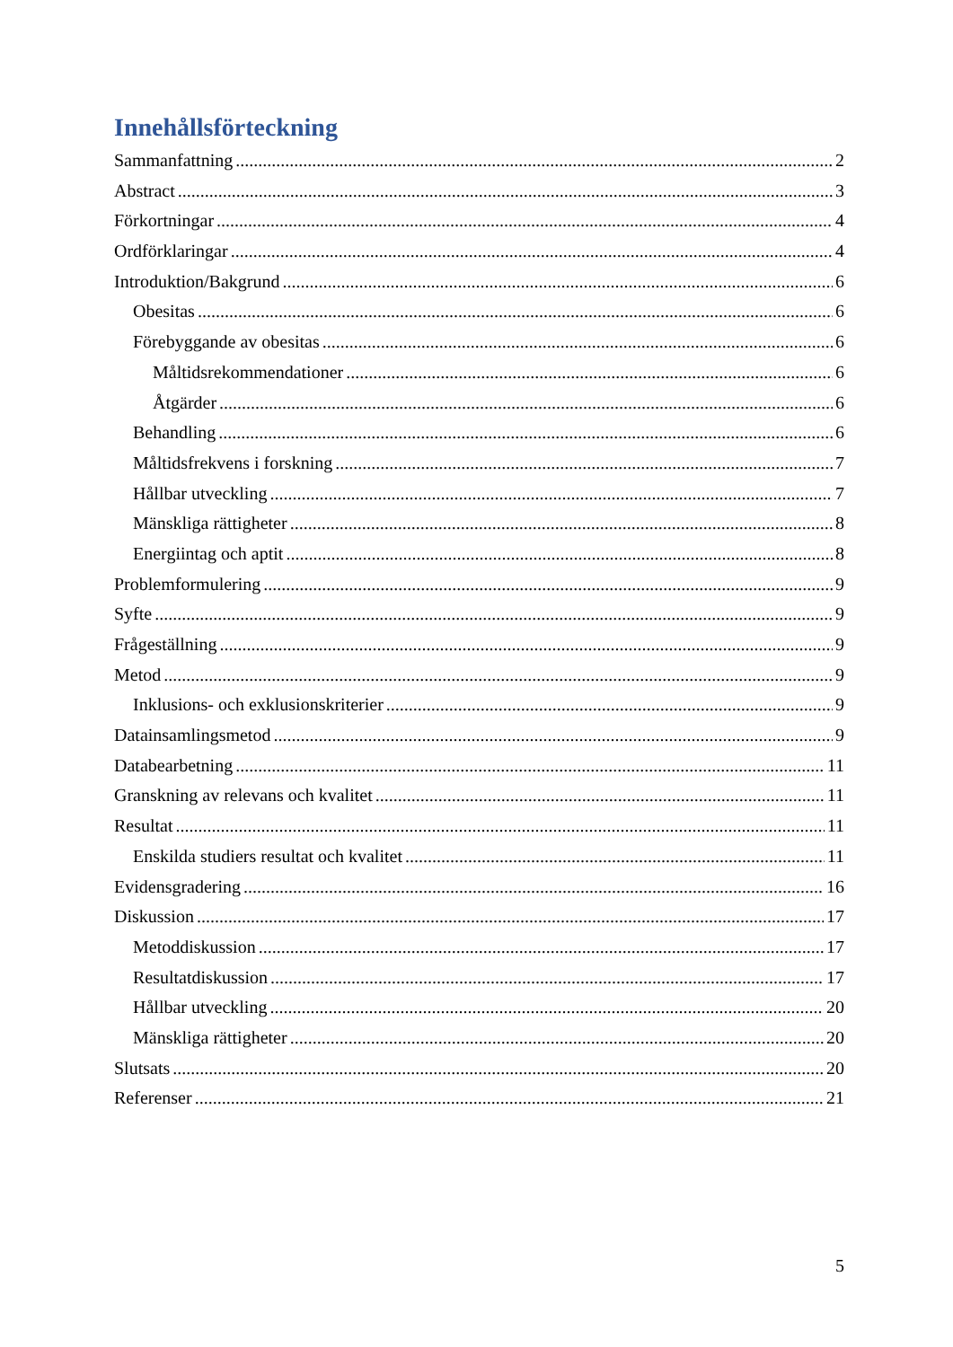Innehållsförteckning
Sammanfattning 2
Abstract 3
Förkortningar 4
Ordförklaringar 4
Introduktion/Bakgrund 6
Obesitas 6
Förebyggande av obesitas 6
Måltidsrekommendationer 6
Åtgärder 6
Behandling 6
Måltidsfrekvens i forskning 7
Hållbar utveckling 7
Mänskliga rättigheter 8
Energiintag och aptit 8
Problemformulering 9
Syfte 9
Frågeställning 9
Metod 9
Inklusions- och exklusionskriterier 9
Datainsamlingsmetod 9
Databearbetning 11
Granskning av relevans och kvalitet 11
Resultat 11
Enskilda studiers resultat och kvalitet 11
Evidensgradering 16
Diskussion 17
Metoddiskussion 17
Resultatdiskussion 17
Hållbar utveckling 20
Mänskliga rättigheter 20
Slutsats 20
Referenser 21
5